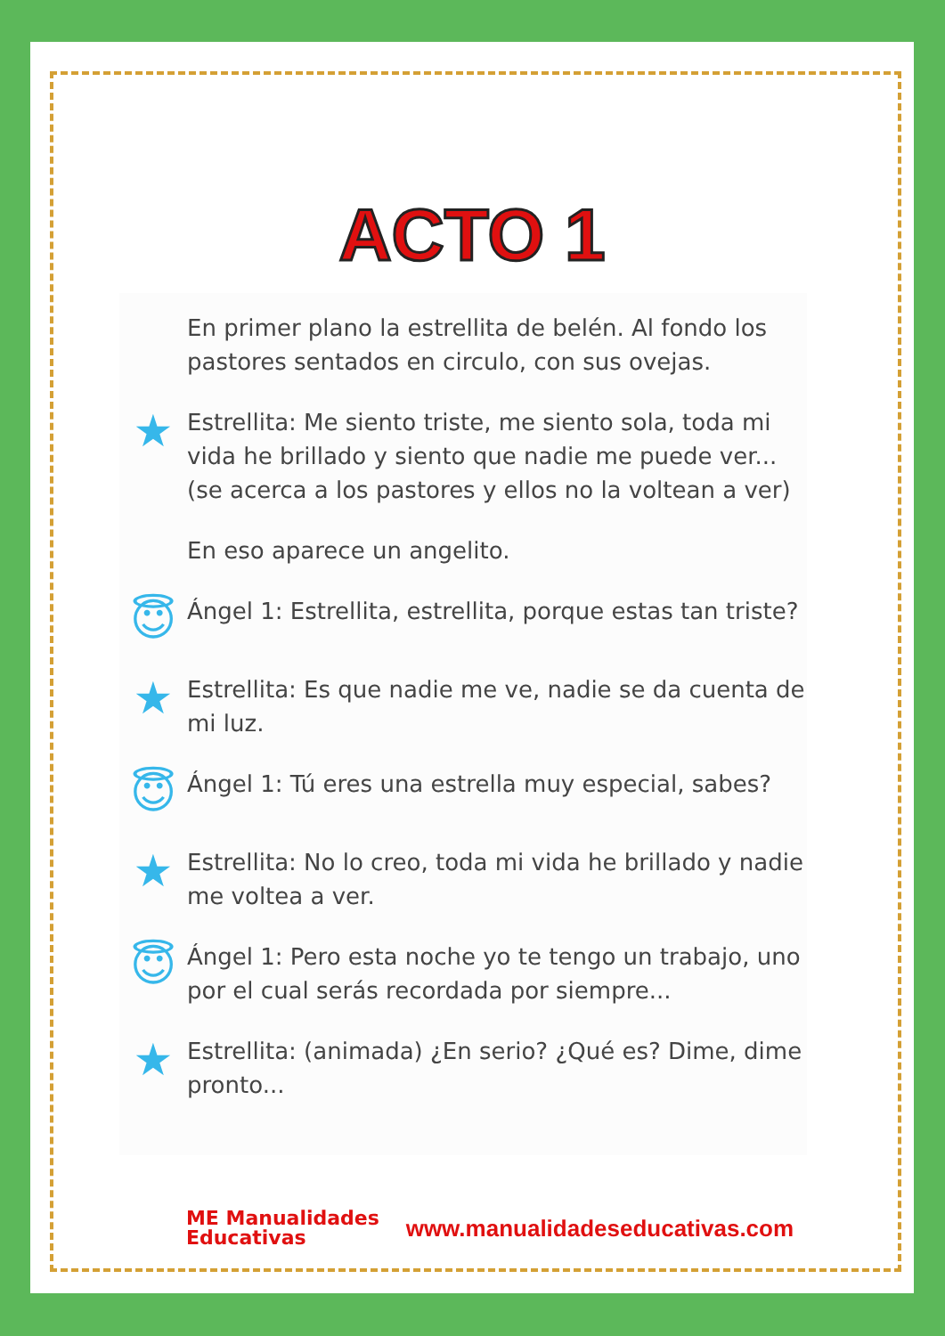ACTO 1
En primer plano la estrellita de belén. Al fondo los pastores sentados en circulo, con sus ovejas.
★
Estrellita: Me siento triste, me siento sola, toda mi vida he brillado y siento que nadie me puede ver...(se acerca a los pastores y ellos no la voltean a ver)
En eso aparece un angelito.
😇
Ángel 1: Estrellita, estrellita, porque estas tan triste?
★
Estrellita: Es que nadie me ve, nadie se da cuenta de mi luz.
😇
Ángel 1: Tú eres una estrella muy especial, sabes?
★
Estrellita: No lo creo, toda mi vida he brillado y nadie me voltea a ver.
😇
Ángel 1: Pero esta noche yo te tengo un trabajo, uno por el cual serás recordada por siempre...
★
Estrellita: (animada) ¿En serio? ¿Qué es? Dime, dime pronto...
ME Manualidades
Educativas
www.manualidadeseducativas.com